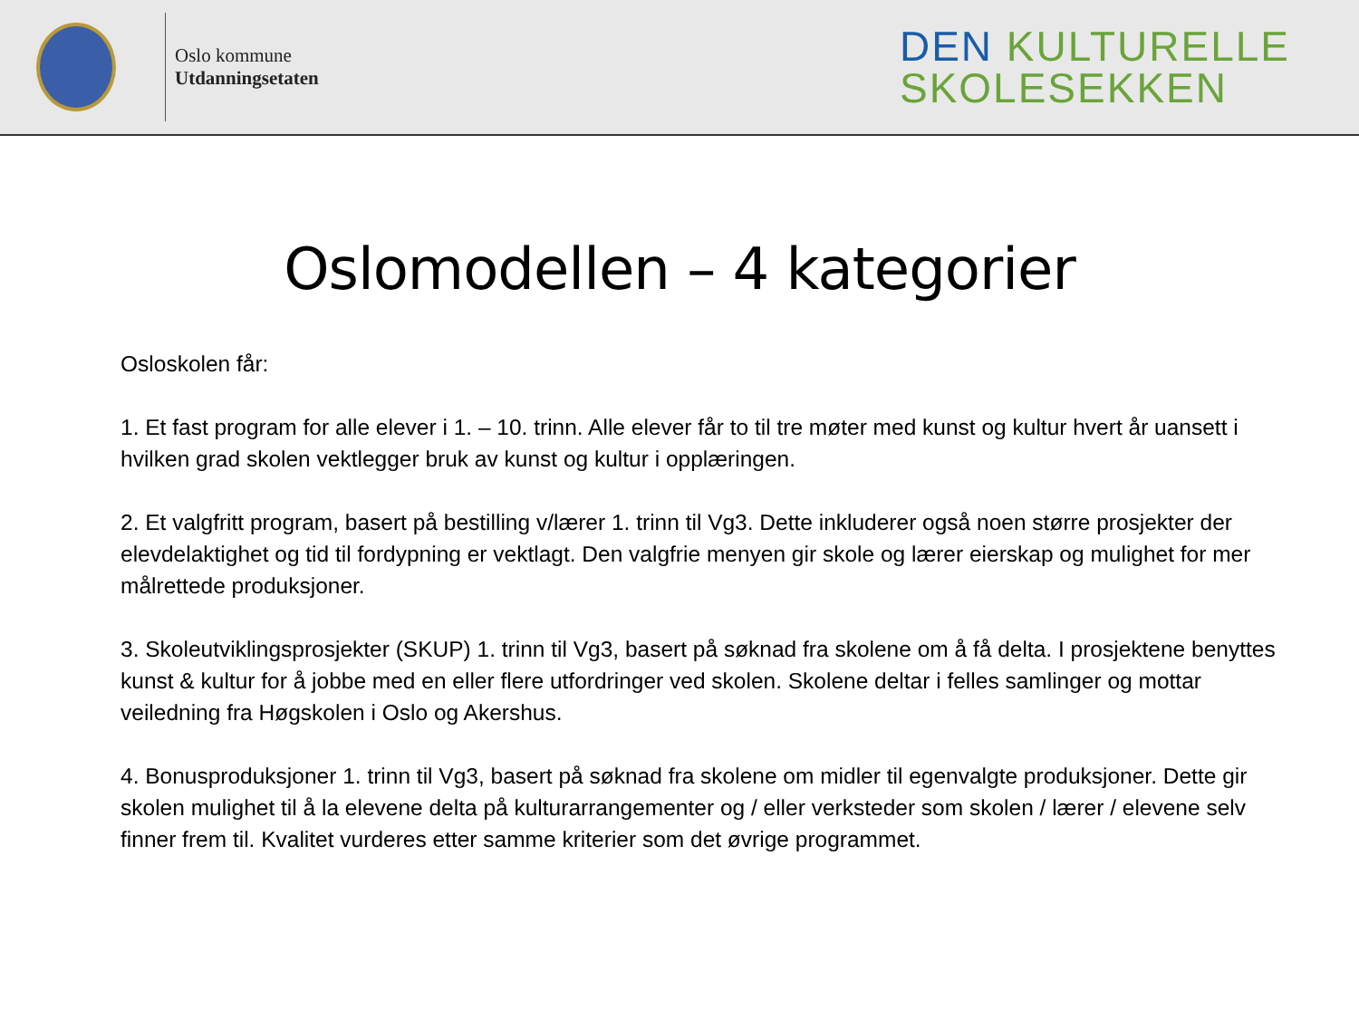Oslo kommune
Utdanningsetaten
DEN KULTURELLE
SKOLESEKKEN
Oslomodellen – 4 kategorier
Osloskolen får:
1. Et fast program for alle elever i 1. – 10. trinn. Alle elever får to til tre møter med kunst og kultur hvert år uansett i hvilken grad skolen vektlegger bruk av kunst og kultur i opplæringen.
2. Et valgfritt program, basert på bestilling v/lærer 1. trinn til Vg3. Dette inkluderer også noen større prosjekter der elevdelaktighet og tid til fordypning er vektlagt. Den valgfrie menyen gir skole og lærer eierskap og mulighet for mer målrettede produksjoner.
3. Skoleutviklingsprosjekter (SKUP) 1. trinn til Vg3, basert på søknad fra skolene om å få delta. I prosjektene benyttes kunst & kultur for å jobbe med en eller flere utfordringer ved skolen. Skolene deltar i felles samlinger og mottar veiledning fra Høgskolen i Oslo og Akershus.
4. Bonusproduksjoner 1. trinn til Vg3, basert på søknad fra skolene om midler til egenvalgte produksjoner. Dette gir skolen mulighet til å la elevene delta på kulturarrangementer og / eller verksteder som skolen / lærer / elevene selv finner frem til. Kvalitet vurderes etter samme kriterier som det øvrige programmet.